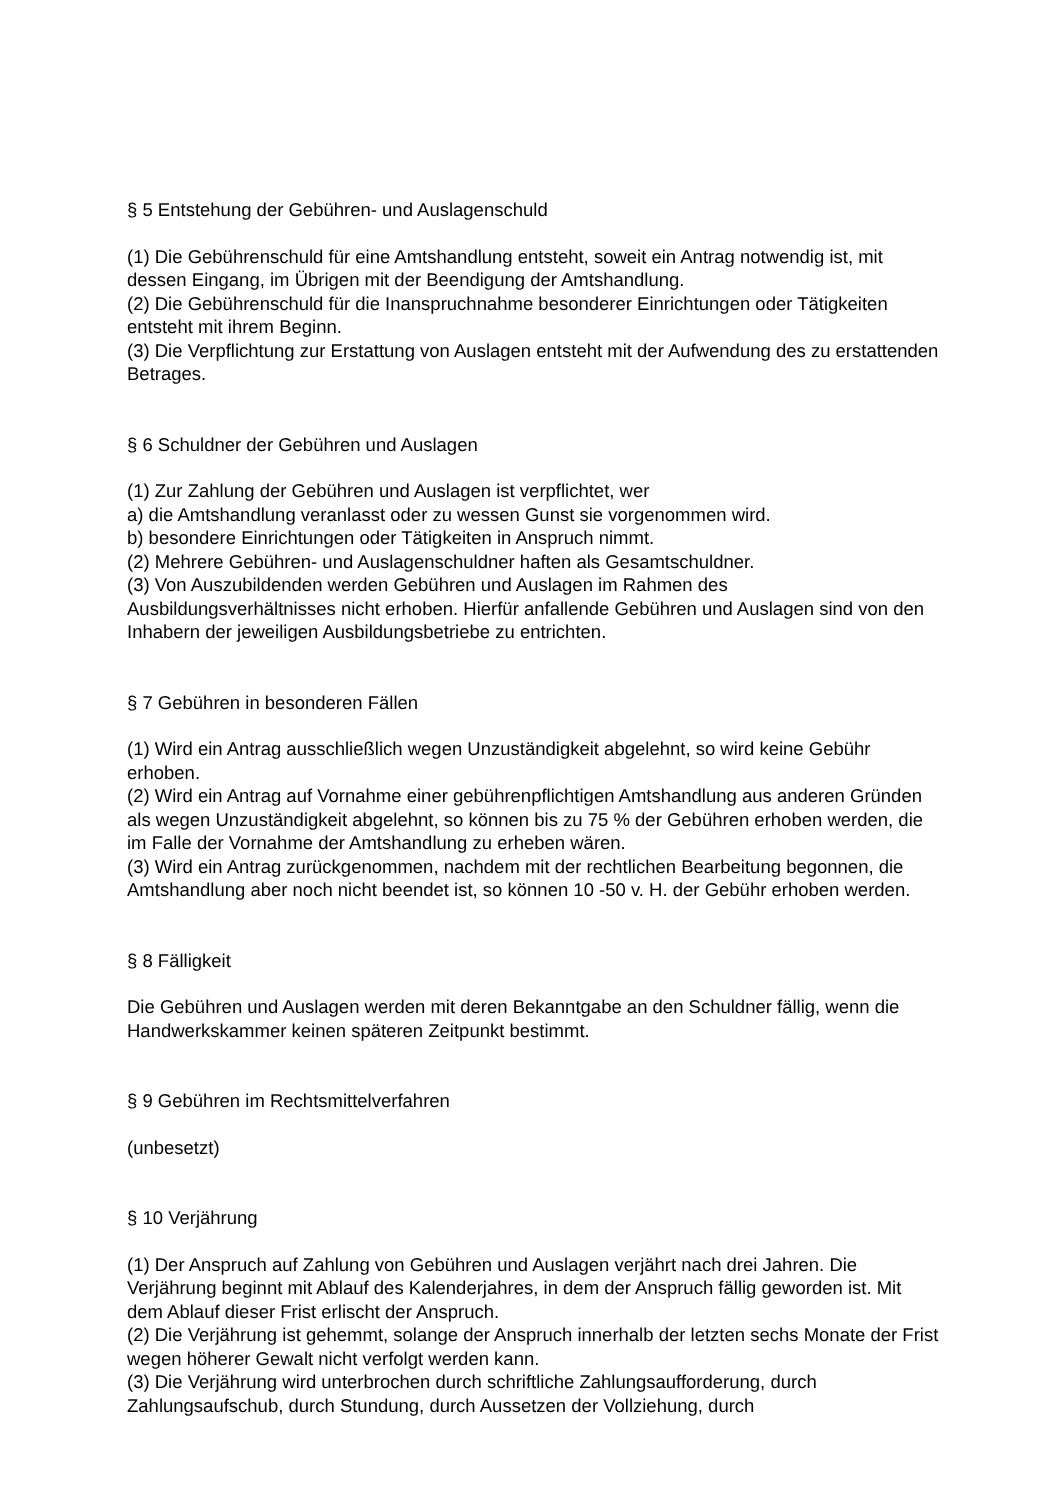§ 5 Entstehung der Gebühren- und Auslagenschuld
(1) Die Gebührenschuld für eine Amtshandlung entsteht, soweit ein Antrag notwendig ist, mit dessen Eingang, im Übrigen mit der Beendigung der Amtshandlung.
(2) Die Gebührenschuld für die Inanspruchnahme besonderer Einrichtungen oder Tätigkeiten entsteht mit ihrem Beginn.
(3) Die Verpflichtung zur Erstattung von Auslagen entsteht mit der Aufwendung des zu erstattenden Betrages.
§ 6 Schuldner der Gebühren und Auslagen
(1) Zur Zahlung der Gebühren und Auslagen ist verpflichtet, wer
a) die Amtshandlung veranlasst oder zu wessen Gunst sie vorgenommen wird.
b) besondere Einrichtungen oder Tätigkeiten in Anspruch nimmt.
(2) Mehrere Gebühren- und Auslagenschuldner haften als Gesamtschuldner.
(3) Von Auszubildenden werden Gebühren und Auslagen im Rahmen des Ausbildungsverhältnisses nicht erhoben. Hierfür anfallende Gebühren und Auslagen sind von den Inhabern der jeweiligen Ausbildungsbetriebe zu entrichten.
§ 7 Gebühren in besonderen Fällen
(1) Wird ein Antrag ausschließlich wegen Unzuständigkeit abgelehnt, so wird keine Gebühr erhoben.
(2) Wird ein Antrag auf Vornahme einer gebührenpflichtigen Amtshandlung aus anderen Gründen als wegen Unzuständigkeit abgelehnt, so können bis zu 75 % der Gebühren erhoben werden, die im Falle der Vornahme der Amtshandlung zu erheben wären.
(3) Wird ein Antrag zurückgenommen, nachdem mit der rechtlichen Bearbeitung begonnen, die Amtshandlung aber noch nicht beendet ist, so können 10 -50 v. H. der Gebühr erhoben werden.
§ 8 Fälligkeit
Die Gebühren und Auslagen werden mit deren Bekanntgabe an den Schuldner fällig, wenn die Handwerkskammer keinen späteren Zeitpunkt bestimmt.
§ 9 Gebühren im Rechtsmittelverfahren
(unbesetzt)
§ 10 Verjährung
(1) Der Anspruch auf Zahlung von Gebühren und Auslagen verjährt nach drei Jahren. Die Verjährung beginnt mit Ablauf des Kalenderjahres, in dem der Anspruch fällig geworden ist. Mit dem Ablauf dieser Frist erlischt der Anspruch.
(2) Die Verjährung ist gehemmt, solange der Anspruch innerhalb der letzten sechs Monate der Frist wegen höherer Gewalt nicht verfolgt werden kann.
(3) Die Verjährung wird unterbrochen durch schriftliche Zahlungsaufforderung, durch Zahlungsaufschub, durch Stundung, durch Aussetzen der Vollziehung, durch